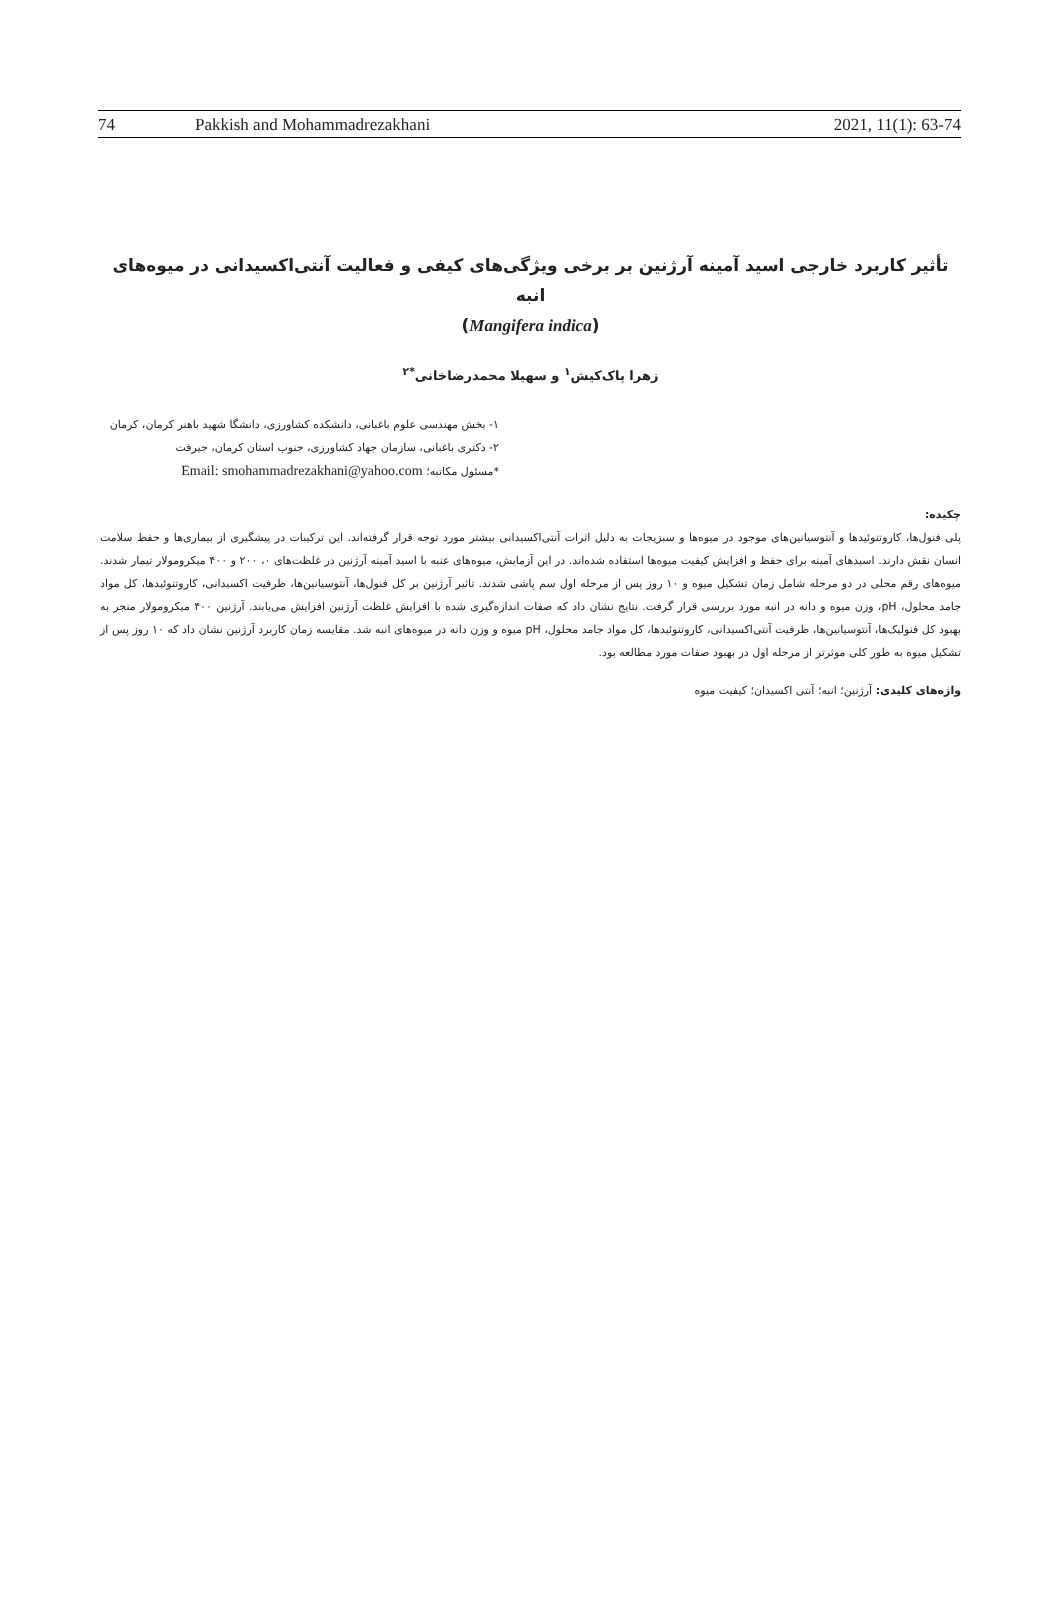74 Pakkish and Mohammadrezakhani 2021, 11(1): 63-74
تأثیر کاربرد خارجی اسید آمینه آرژنین بر برخی ویژگی‌های کیفی و فعالیت آنتی‌اکسیدانی در میوه‌های انبه
(Mangifera indica)
زهرا پاک‌کیش<sup>۱</sup> و سهیلا محمدرضاخانی<sup>*۲</sup>
۱- بخش مهندسی علوم باغبانی، دانشکده کشاورزی، دانشگا شهید باهنر کرمان، کرمان
۲- دکتری باغبانی، سازمان جهاد کشاورزی، جنوب استان کرمان، جیرفت
*مسئول مکاتبه؛ Email: smohammadrezakhani@yahoo.com
چکیده:
پلی فنول‌ها، کاروتنوئیدها و آنتوسیانین‌های موجود در میوه‌ها و سبزیجات به دلیل اثرات آنتی‌اکسیدانی بیشتر مورد توجه قرار گرفته‌اند. این ترکیبات در پیشگیری از بیماری‌ها و حفظ سلامت انسان نقش دارند. اسیدهای آمینه برای حفظ و افزایش کیفیت میوه‌ها استفاده شده‌اند. در این آزمایش، میوه‌های عنبه با اسید آمینه آرژنین در غلظت‌های ۰، ۲۰۰ و ۴۰۰ میکرومولار تیمار شدند. میوه‌های رقم محلی در دو مرحله شامل زمان تشکیل میوه و ۱۰ روز پس از مرحله اول سم پاشی شدند. تاثیر آرژنین بر کل فنول‌ها، آنتوسیانین‌ها، ظرفیت اکسیدانی، کاروتنوئیدها، کل مواد جامد محلول، pH، وزن میوه و دانه در انبه مورد بررسی قرار گرفت. نتایج نشان داد که صفات اندازه‌گیری شده با افزایش غلظت آرژنین افزایش می‌یابند. آرژنین ۴۰۰ میکرومولار منجر به بهبود کل فنولیک‌ها، آنتوسیانین‌ها، ظرفیت آنتی‌اکسیدانی، کاروتنوئیدها، کل مواد جامد محلول، pH میوه و وزن دانه در میوه‌های انبه شد. مقایسه زمان کاربرد آرژنین نشان داد که ۱۰ روز پس از تشکیل میوه به طور کلی موثرتر از مرحله اول در بهبود صفات مورد مطالعه بود.
واژه‌های کلیدی: آرژنین؛ انبه؛ آنتی اکسیدان؛ کیفیت میوه